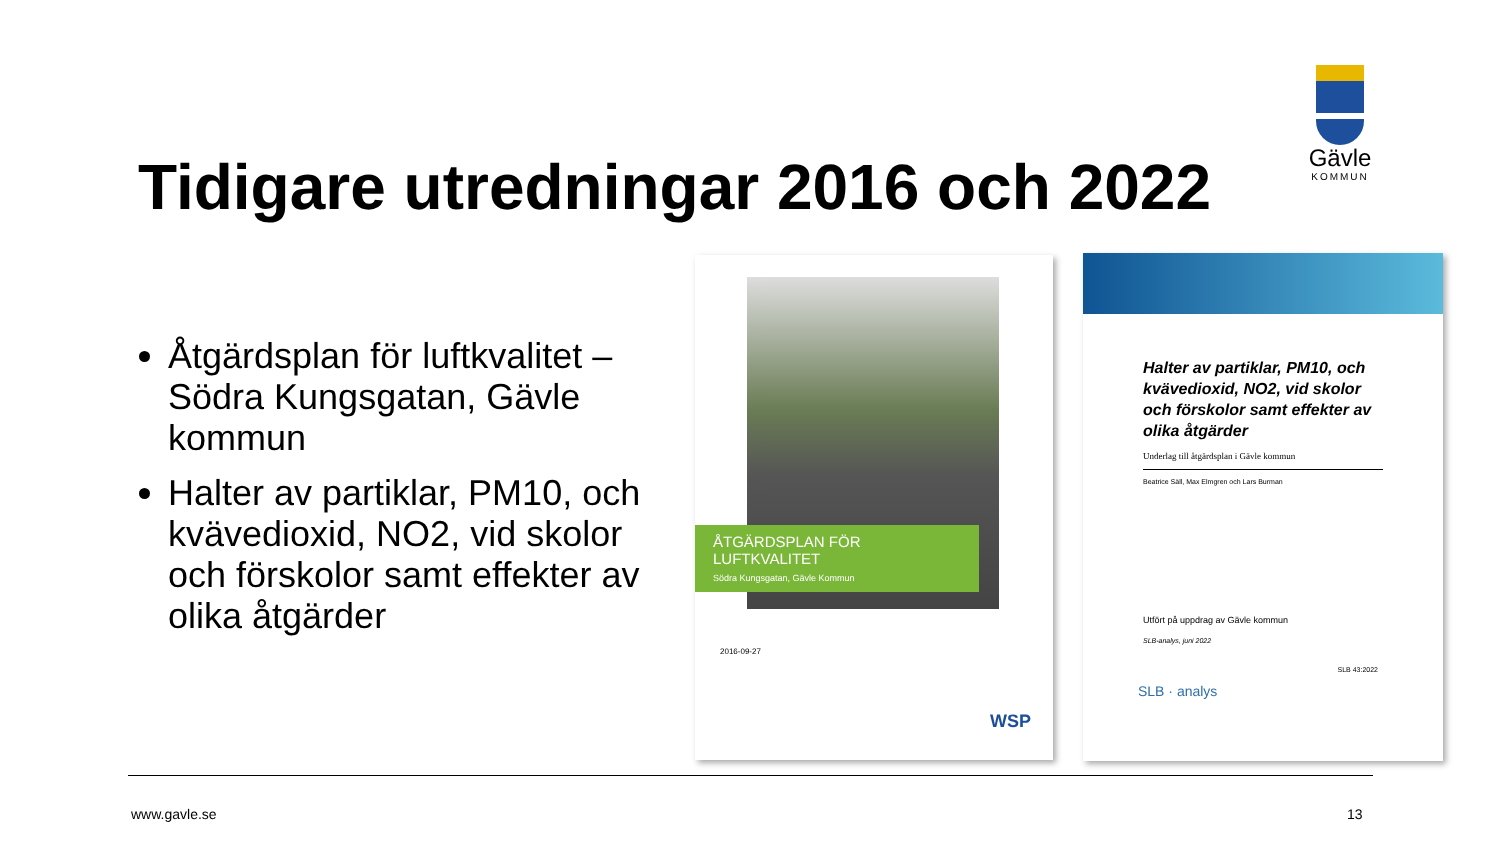Gävle
KOMMUN
Tidigare utredningar 2016 och 2022
Åtgärdsplan för luftkvalitet – Södra Kungsgatan, Gävle kommun
Halter av partiklar, PM10, och kvävedioxid, NO2, vid skolor och förskolor samt effekter av olika åtgärder
ÅTGÄRDSPLAN FÖR
LUFTKVALITET
Södra Kungsgatan, Gävle Kommun
2016-09-27
WSP
Halter av partiklar, PM10, och kvävedioxid, NO2, vid skolor och förskolor samt effekter av olika åtgärder
Underlag till åtgärdsplan i Gävle kommun
Beatrice Säll, Max Elmgren och Lars Burman
Utfört på uppdrag av Gävle kommun
SLB-analys, juni 2022
SLB 43:2022
SLB · analys
www.gavle.se 13